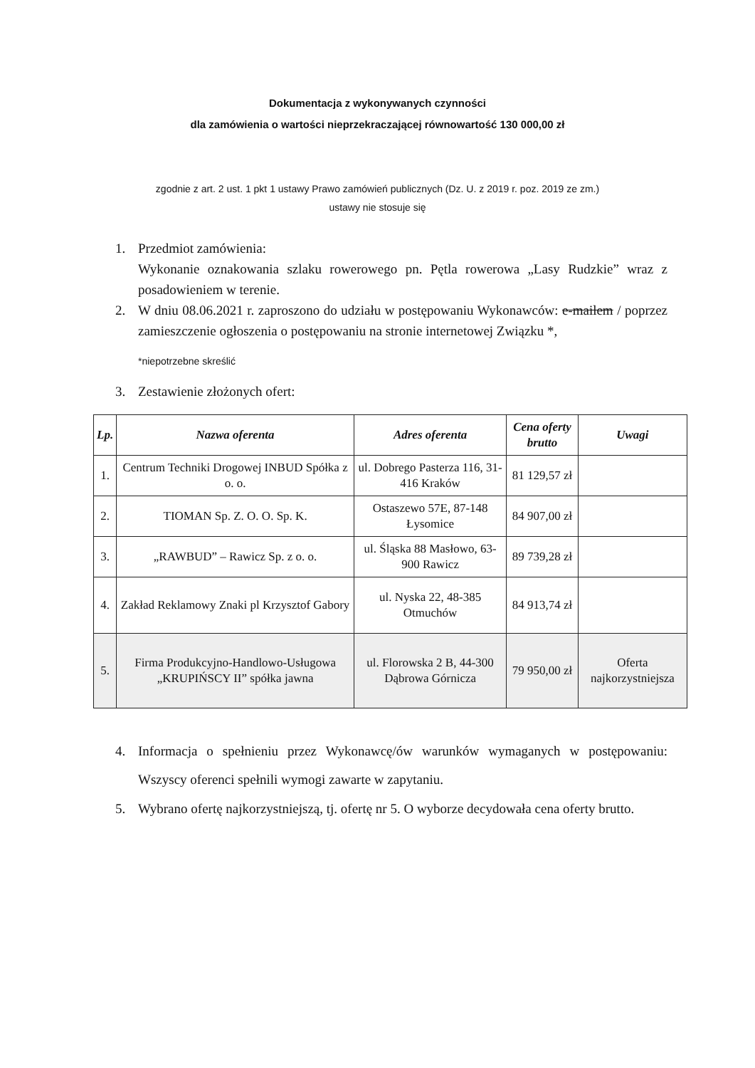Dokumentacja z wykonywanych czynności
dla zamówienia o wartości nieprzekraczającej równowartość 130 000,00 zł
zgodnie z art. 2 ust. 1 pkt 1 ustawy Prawo zamówień publicznych (Dz. U. z 2019 r. poz. 2019 ze zm.)
ustawy nie stosuje się
1. Przedmiot zamówienia:
Wykonanie oznakowania szlaku rowerowego pn. Pętla rowerowa „Lasy Rudzkie” wraz z posadowieniem w terenie.
2. W dniu 08.06.2021 r. zaproszono do udziału w postępowaniu Wykonawców: e-mailem / poprzez zamieszczenie ogłoszenia o postępowaniu na stronie internetowej Związku *,
*niepotrzebne skreślić
3. Zestawienie złożonych ofert:
| Lp. | Nazwa oferenta | Adres oferenta | Cena oferty brutto | Uwagi |
| --- | --- | --- | --- | --- |
| 1. | Centrum Techniki Drogowej INBUD Spółka z o. o. | ul. Dobrego Pasterza 116, 31-416 Kraków | 81 129,57 zł | |
| 2. | TIOMAN Sp. Z. O. O. Sp. K. | Ostaszewo 57E, 87-148 Łysomice | 84 907,00 zł | |
| 3. | „RAWBUD” – Rawicz Sp. z o. o. | ul. Śląska 88 Masłowo, 63-900 Rawicz | 89 739,28 zł | |
| 4. | Zakład Reklamowy Znaki pl Krzysztof Gabory | ul. Nyska 22, 48-385 Otmuchów | 84 913,74 zł | |
| 5. | Firma Produkcyjno-Handlowo-Usługowa „KRUPIŃSCY II” spółka jawna | ul. Florowska 2 B, 44-300 Dąbrowa Górnicza | 79 950,00 zł | Oferta najkorzystniejsza |
4. Informacja o spełnieniu przez Wykonawcę/ów warunków wymaganych w postępowaniu: Wszyscy oferenci spełnili wymogi zawarte w zapytaniu.
5. Wybrano ofertę najkorzystniejszą, tj. ofertę nr 5. O wyborze decydowała cena oferty brutto.